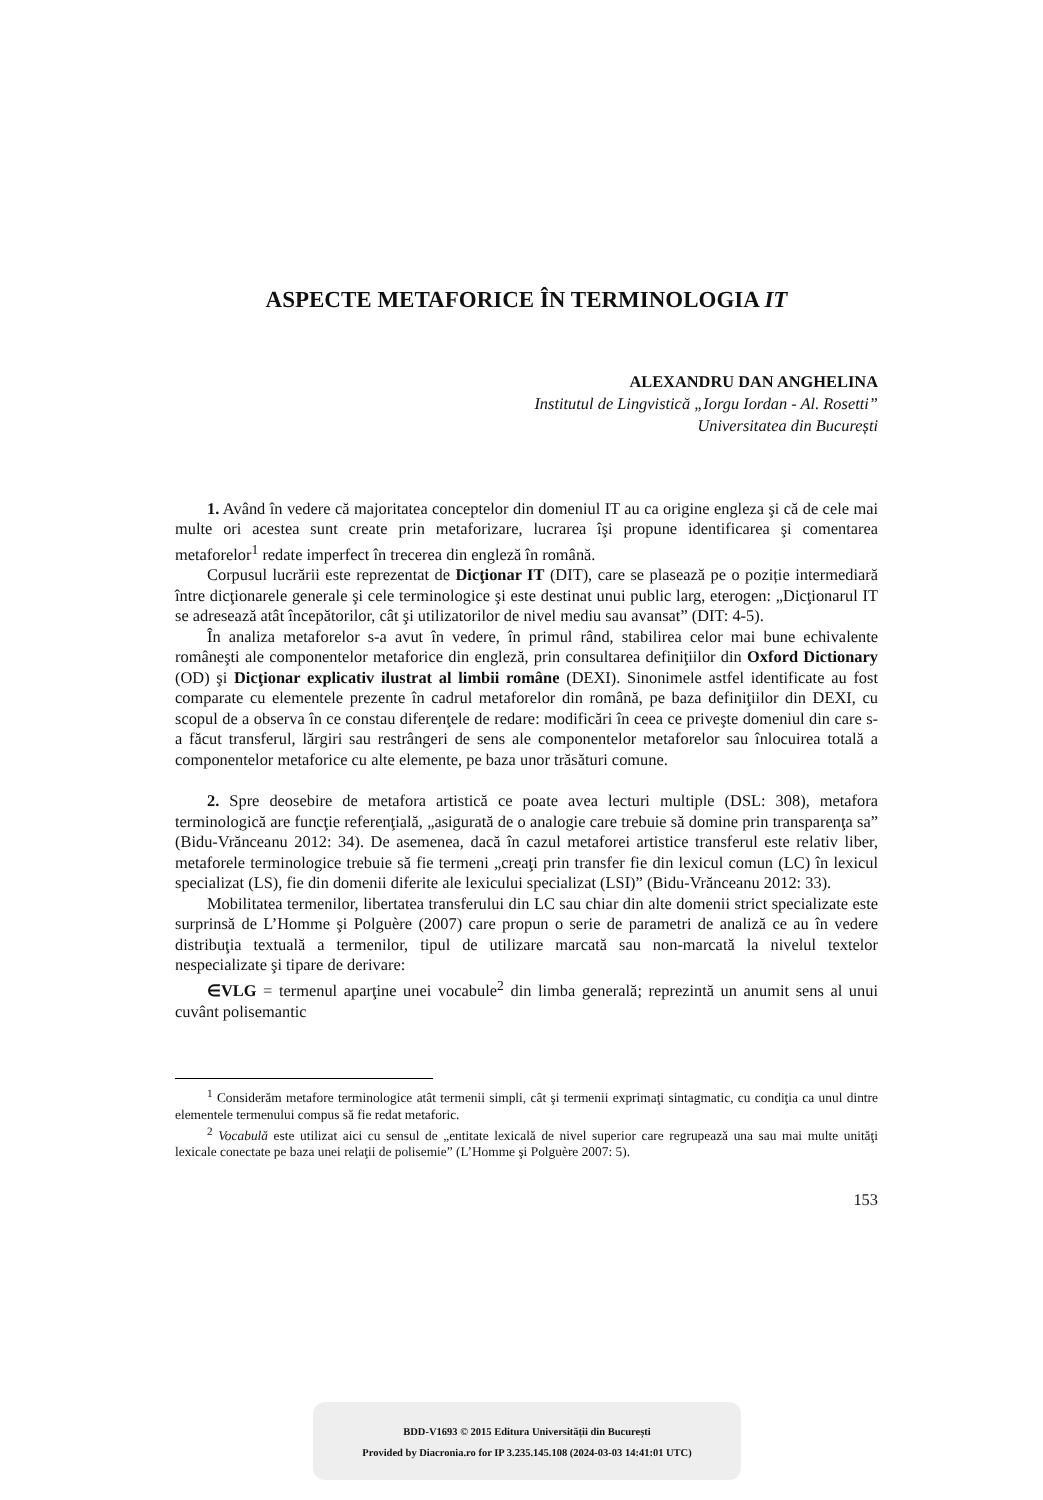ASPECTE METAFORICE ÎN TERMINOLOGIA IT
ALEXANDRU DAN ANGHELINA
Institutul de Lingvistică „Iorgu Iordan - Al. Rosetti”
Universitatea din București
1. Având în vedere că majoritatea conceptelor din domeniul IT au ca origine engleza şi că de cele mai multe ori acestea sunt create prin metaforizare, lucrarea îşi propune identificarea şi comentarea metaforelor<sup>1</sup> redate imperfect în trecerea din engleză în română.
Corpusul lucrării este reprezentat de Dicţionar IT (DIT), care se plasează pe o poziție intermediară între dicţionarele generale şi cele terminologice şi este destinat unui public larg, eterogen: „Dicţionarul IT se adresează atât începătorilor, cât şi utilizatorilor de nivel mediu sau avansat” (DIT: 4-5).
În analiza metaforelor s-a avut în vedere, în primul rând, stabilirea celor mai bune echivalente româneşti ale componentelor metaforice din engleză, prin consultarea definiţiilor din Oxford Dictionary (OD) şi Dicţionar explicativ ilustrat al limbii române (DEXI). Sinonimele astfel identificate au fost comparate cu elementele prezente în cadrul metaforelor din română, pe baza definiţiilor din DEXI, cu scopul de a observa în ce constau diferenţele de redare: modificări în ceea ce priveşte domeniul din care s-a făcut transferul, lărgiri sau restrângeri de sens ale componentelor metaforelor sau înlocuirea totală a componentelor metaforice cu alte elemente, pe baza unor trăsături comune.
2. Spre deosebire de metafora artistică ce poate avea lecturi multiple (DSL: 308), metafora terminologică are funcţie referenţială, „asigurată de o analogie care trebuie să domine prin transparenţa sa” (Bidu-Vrănceanu 2012: 34). De asemenea, dacă în cazul metaforei artistice transferul este relativ liber, metaforele terminologice trebuie să fie termeni „creaţi prin transfer fie din lexicul comun (LC) în lexicul specializat (LS), fie din domenii diferite ale lexicului specializat (LSI)” (Bidu-Vrănceanu 2012: 33).
Mobilitatea termenilor, libertatea transferului din LC sau chiar din alte domenii strict specializate este surprinsă de L’Homme şi Polguère (2007) care propun o serie de parametri de analiză ce au în vedere distribuţia textuală a termenilor, tipul de utilizare marcată sau non-marcată la nivelul textelor nespecializate şi tipare de derivare:
∈VLG = termenul aparţine unei vocabule<sup>2</sup> din limba generală; reprezintă un anumit sens al unui cuvânt polisemantic
<sup>1</sup> Considerăm metafore terminologice atât termenii simpli, cât şi termenii exprimaţi sintagmatic, cu condiţia ca unul dintre elementele termenului compus să fie redat metaforic.
<sup>2</sup> Vocabulă este utilizat aici cu sensul de „entitate lexicală de nivel superior care regrupează una sau mai multe unităţi lexicale conectate pe baza unei relaţii de polisemie” (L’Homme şi Polguère 2007: 5).
153
BDD-V1693 © 2015 Editura Universității din București
Provided by Diacronia.ro for IP 3.235.145.108 (2024-03-03 14:41:01 UTC)